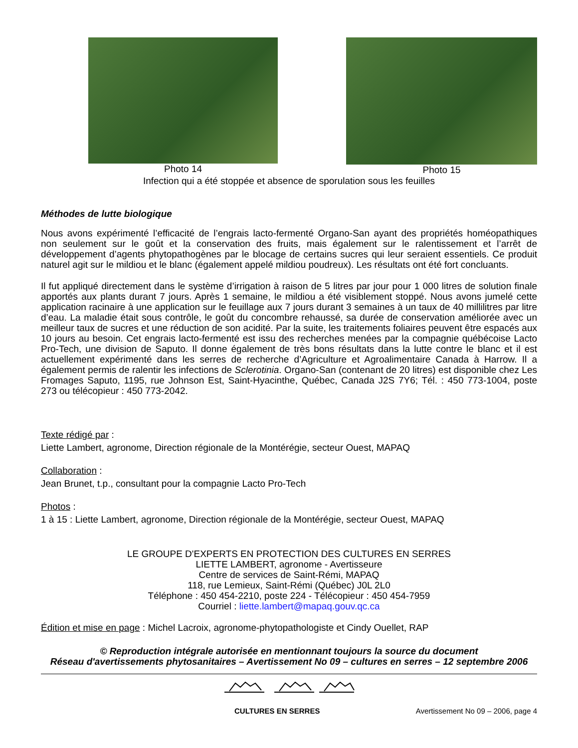Photo 14 Photo 15
Infection qui a été stoppée et absence de sporulation sous les feuilles
Méthodes de lutte biologique
Nous avons expérimenté l’efficacité de l’engrais lacto-fermenté Organo-San ayant des propriétés homéopathiques non seulement sur le goût et la conservation des fruits, mais également sur le ralentissement et l’arrêt de développement d’agents phytopathogènes par le blocage de certains sucres qui leur seraient essentiels. Ce produit naturel agit sur le mildiou et le blanc (également appelé mildiou poudreux). Les résultats ont été fort concluants.
Il fut appliqué directement dans le système d’irrigation à raison de 5 litres par jour pour 1 000 litres de solution finale apportés aux plants durant 7 jours. Après 1 semaine, le mildiou a été visiblement stoppé. Nous avons jumelé cette application racinaire à une application sur le feuillage aux 7 jours durant 3 semaines à un taux de 40 millilitres par litre d’eau. La maladie était sous contrôle, le goût du concombre rehaussé, sa durée de conservation améliorée avec un meilleur taux de sucres et une réduction de son acidité. Par la suite, les traitements foliaires peuvent être espacés aux 10 jours au besoin. Cet engrais lacto-fermenté est issu des recherches menées par la compagnie québécoise Lacto Pro-Tech, une division de Saputo. Il donne également de très bons résultats dans la lutte contre le blanc et il est actuellement expérimenté dans les serres de recherche d’Agriculture et Agroalimentaire Canada à Harrow. Il a également permis de ralentir les infections de Sclerotinia. Organo-San (contenant de 20 litres) est disponible chez Les Fromages Saputo, 1195, rue Johnson Est, Saint-Hyacinthe, Québec, Canada J2S 7Y6; Tél. : 450 773-1004, poste 273 ou télécopieur : 450 773-2042.
Texte rédigé par :
Liette Lambert, agronome, Direction régionale de la Montérégie, secteur Ouest, MAPAQ
Collaboration :
Jean Brunet, t.p., consultant pour la compagnie Lacto Pro-Tech
Photos :
1 à 15 : Liette Lambert, agronome, Direction régionale de la Montérégie, secteur Ouest, MAPAQ
LE GROUPE D'EXPERTS EN PROTECTION DES CULTURES EN SERRES
LIETTE LAMBERT, agronome - Avertisseure
Centre de services de Saint-Rémi, MAPAQ
118, rue Lemieux, Saint-Rémi (Québec) J0L 2L0
Téléphone : 450 454-2210, poste 224 - Télécopieur : 450 454-7959
Courriel : liette.lambert@mapaq.gouv.qc.ca
Édition et mise en page : Michel Lacroix, agronome-phytopathologiste et Cindy Ouellet, RAP
© Reproduction intégrale autorisée en mentionnant toujours la source du document
Réseau d'avertissements phytosanitaires – Avertissement No 09 – cultures en serres – 12 septembre 2006
CULTURES EN SERRES Avertissement No 09 – 2006, page 4